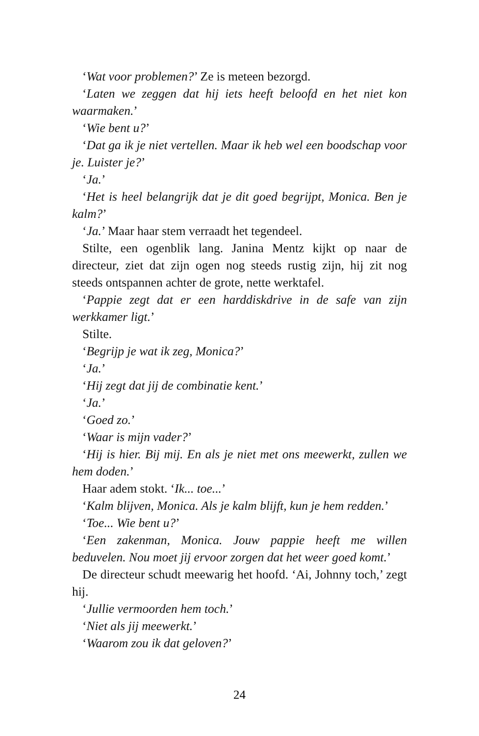‘Wat voor problemen?’ Ze is meteen bezorgd.
‘Laten we zeggen dat hij iets heeft beloofd en het niet kon waarmaken.’
‘Wie bent u?’
‘Dat ga ik je niet vertellen. Maar ik heb wel een boodschap voor je. Luister je?’
‘Ja.’
‘Het is heel belangrijk dat je dit goed begrijpt, Monica. Ben je kalm?’
‘Ja.’ Maar haar stem verraadt het tegendeel.
Stilte, een ogenblik lang. Janina Mentz kijkt op naar de directeur, ziet dat zijn ogen nog steeds rustig zijn, hij zit nog steeds ontspannen achter de grote, nette werktafel.
‘Pappie zegt dat er een harddiskdrive in de safe van zijn werkkamer ligt.’
Stilte.
‘Begrijp je wat ik zeg, Monica?’
‘Ja.’
‘Hij zegt dat jij de combinatie kent.’
‘Ja.’
‘Goed zo.’
‘Waar is mijn vader?’
‘Hij is hier. Bij mij. En als je niet met ons meewerkt, zullen we hem doden.’
Haar adem stokt. ‘Ik... toe...’
‘Kalm blijven, Monica. Als je kalm blijft, kun je hem redden.’
‘Toe... Wie bent u?’
‘Een zakenman, Monica. Jouw pappie heeft me willen beduvelen. Nou moet jij ervoor zorgen dat het weer goed komt.’
De directeur schudt meewarig het hoofd. ‘Ai, Johnny toch,’ zegt hij.
‘Jullie vermoorden hem toch.’
‘Niet als jij meewerkt.’
‘Waarom zou ik dat geloven?’
24